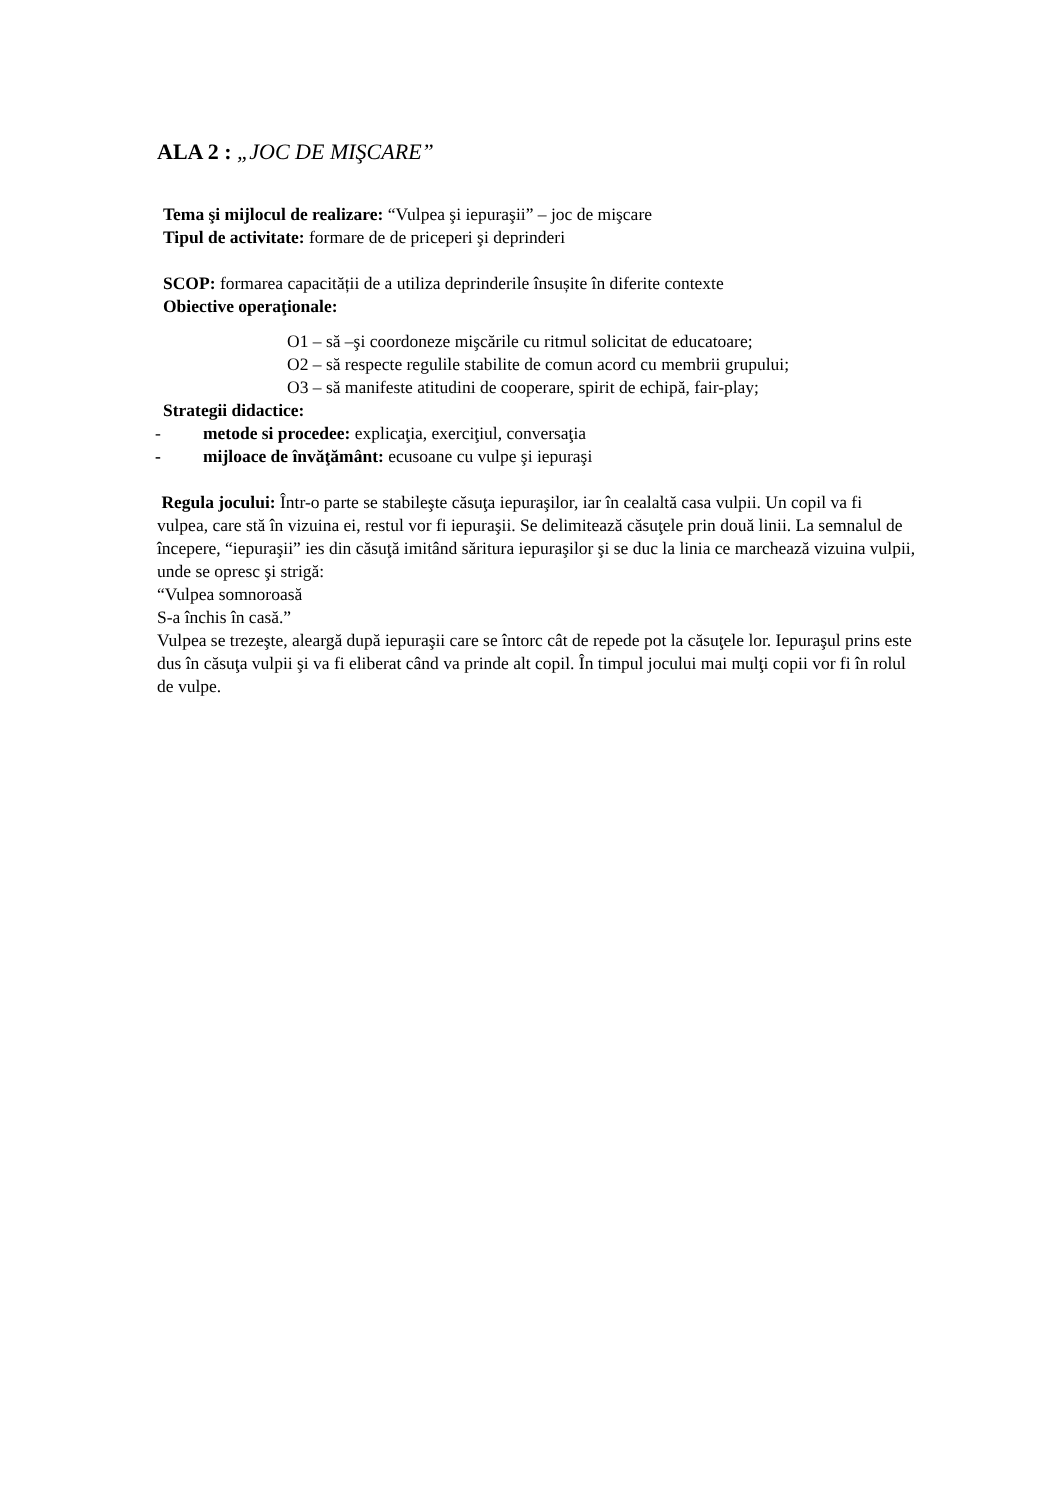ALA 2 : „JOC DE MIŞCARE”
Tema şi mijlocul de realizare: “Vulpea şi iepuraşii” – joc de mişcare
Tipul de activitate: formare de de priceperi şi deprinderi
SCOP: formarea capacității de a utiliza deprinderile însușite în diferite contexte
Obiective operaţionale:
O1 – să –şi coordoneze mişcările cu ritmul solicitat de educatoare;
O2 – să respecte regulile stabilite de comun acord cu membrii grupului;
O3 – să manifeste atitudini de cooperare, spirit de echipă, fair-play;
Strategii didactice:
- metode si procedee: explicaţia, exerciţiul, conversaţia
- mijloace de învăţământ: ecusoane cu vulpe şi iepuraşi
Regula jocului: Într-o parte se stabileşte căsuţa iepuraşilor, iar în cealaltă casa vulpii. Un copil va fi vulpea, care stă în vizuina ei, restul vor fi iepuraşii. Se delimitează căsuţele prin două linii. La semnalul de începere, “iepuraşii” ies din căsuţă imitând săritura iepuraşilor şi se duc la linia ce marchează vizuina vulpii, unde se opresc şi strigă:
“Vulpea somnoroasă
S-a închis în casă.”
Vulpea se trezeşte, aleargă după iepuraşii care se întorc cât de repede pot la căsuţele lor. Iepuraşul prins este dus în căsuţa vulpii şi va fi eliberat când va prinde alt copil. În timpul jocului mai mulţi copii vor fi în rolul de vulpe.